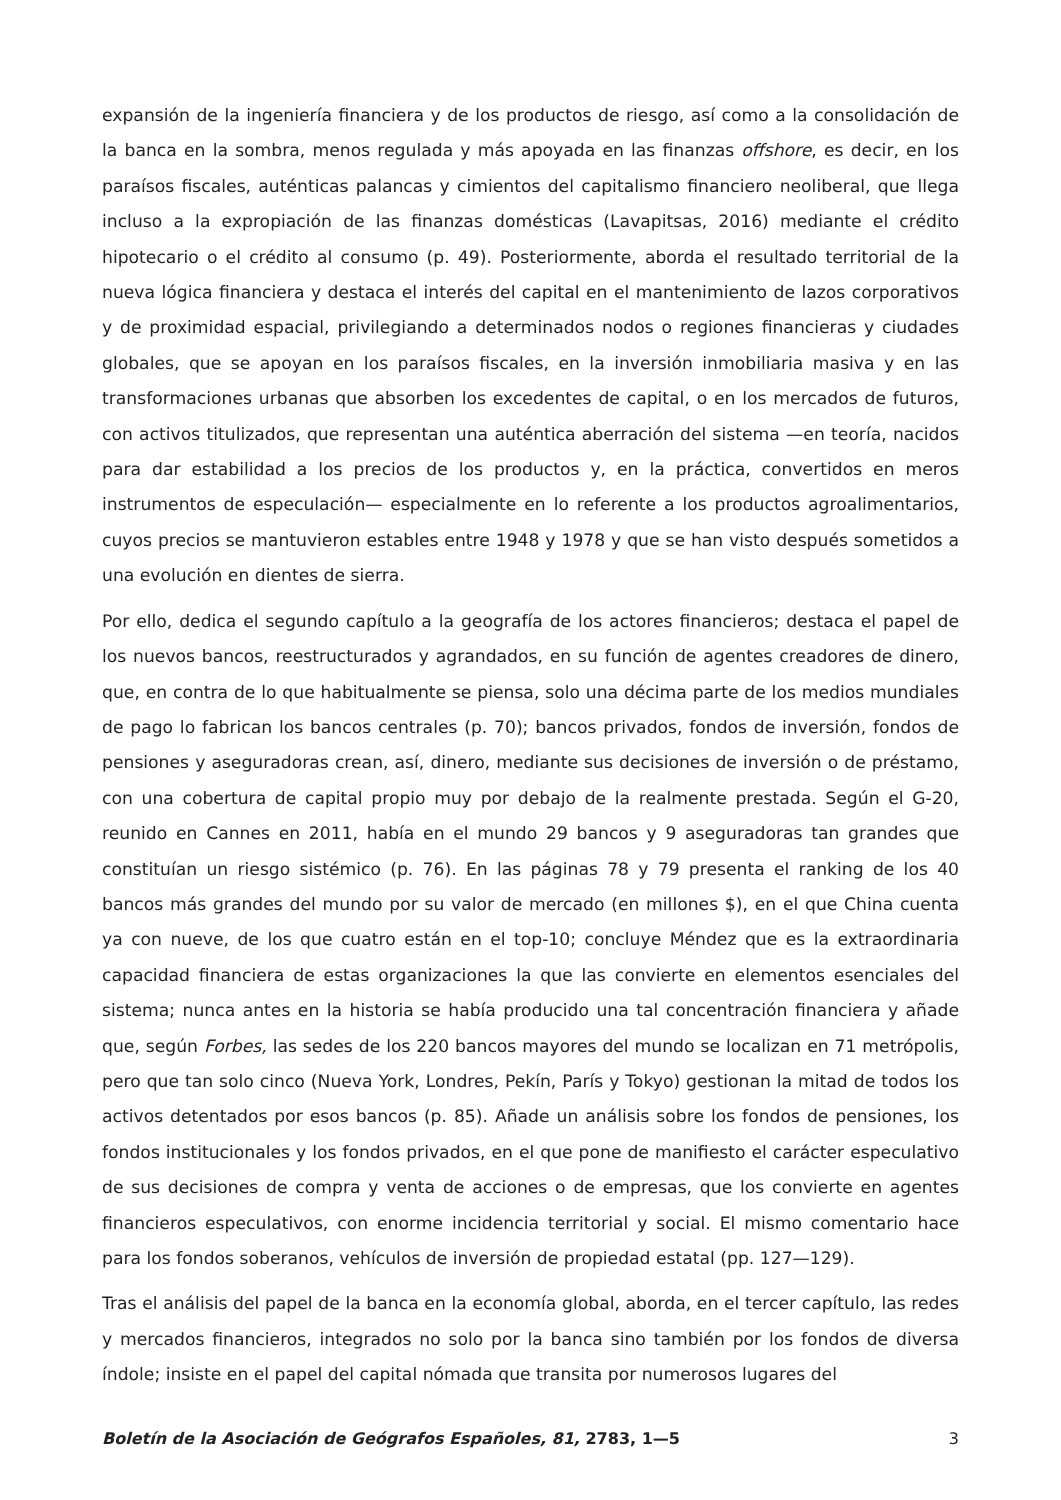expansión de la ingeniería financiera y de los productos de riesgo, así como a la consolidación de la banca en la sombra, menos regulada y más apoyada en las finanzas offshore, es decir, en los paraísos fiscales, auténticas palancas y cimientos del capitalismo financiero neoliberal, que llega incluso a la expropiación de las finanzas domésticas (Lavapitsas, 2016) mediante el crédito hipotecario o el crédito al consumo (p. 49). Posteriormente, aborda el resultado territorial de la nueva lógica financiera y destaca el interés del capital en el mantenimiento de lazos corporativos y de proximidad espacial, privilegiando a determinados nodos o regiones financieras y ciudades globales, que se apoyan en los paraísos fiscales, en la inversión inmobiliaria masiva y en las transformaciones urbanas que absorben los excedentes de capital, o en los mercados de futuros, con activos titulizados, que representan una auténtica aberración del sistema —en teoría, nacidos para dar estabilidad a los precios de los productos y, en la práctica, convertidos en meros instrumentos de especulación— especialmente en lo referente a los productos agroalimentarios, cuyos precios se mantuvieron estables entre 1948 y 1978 y que se han visto después sometidos a una evolución en dientes de sierra.
Por ello, dedica el segundo capítulo a la geografía de los actores financieros; destaca el papel de los nuevos bancos, reestructurados y agrandados, en su función de agentes creadores de dinero, que, en contra de lo que habitualmente se piensa, solo una décima parte de los medios mundiales de pago lo fabrican los bancos centrales (p. 70); bancos privados, fondos de inversión, fondos de pensiones y aseguradoras crean, así, dinero, mediante sus decisiones de inversión o de préstamo, con una cobertura de capital propio muy por debajo de la realmente prestada. Según el G-20, reunido en Cannes en 2011, había en el mundo 29 bancos y 9 aseguradoras tan grandes que constituían un riesgo sistémico (p. 76). En las páginas 78 y 79 presenta el ranking de los 40 bancos más grandes del mundo por su valor de mercado (en millones $), en el que China cuenta ya con nueve, de los que cuatro están en el top-10; concluye Méndez que es la extraordinaria capacidad financiera de estas organizaciones la que las convierte en elementos esenciales del sistema; nunca antes en la historia se había producido una tal concentración financiera y añade que, según Forbes, las sedes de los 220 bancos mayores del mundo se localizan en 71 metrópolis, pero que tan solo cinco (Nueva York, Londres, Pekín, París y Tokyo) gestionan la mitad de todos los activos detentados por esos bancos (p. 85). Añade un análisis sobre los fondos de pensiones, los fondos institucionales y los fondos privados, en el que pone de manifiesto el carácter especulativo de sus decisiones de compra y venta de acciones o de empresas, que los convierte en agentes financieros especulativos, con enorme incidencia territorial y social. El mismo comentario hace para los fondos soberanos, vehículos de inversión de propiedad estatal (pp. 127—129).
Tras el análisis del papel de la banca en la economía global, aborda, en el tercer capítulo, las redes y mercados financieros, integrados no solo por la banca sino también por los fondos de diversa índole; insiste en el papel del capital nómada que transita por numerosos lugares del
Boletín de la Asociación de Geógrafos Españoles, 81, 2783, 1—5 3